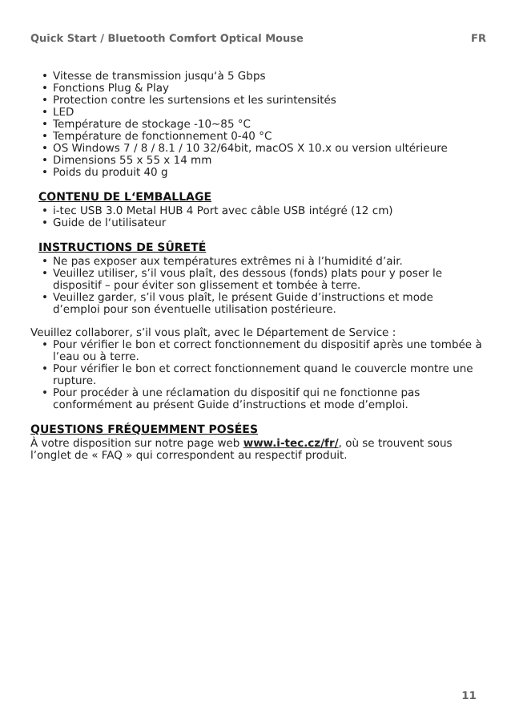Quick Start / Bluetooth Comfort Optical Mouse FR
• Vitesse de transmission jusqu‘à 5 Gbps
• Fonctions Plug & Play
• Protection contre les surtensions et les surintensités
• LED
• Température de stockage -10~85 °C
• Température de fonctionnement 0-40 °C
• OS Windows 7 / 8 / 8.1 / 10 32/64bit, macOS X 10.x ou version ultérieure
• Dimensions 55 x 55 x 14 mm
• Poids du produit 40 g
CONTENU DE L‘EMBALLAGE
• i-tec USB 3.0 Metal HUB 4 Port avec câble USB intégré (12 cm)
• Guide de l‘utilisateur
INSTRUCTIONS DE SÛRETÉ
• Ne pas exposer aux températures extrêmes ni à l’humidité d’air.
• Veuillez utiliser, s’il vous plaît, des dessous (fonds) plats pour y poser le dispositif – pour éviter son glissement et tombée à terre.
• Veuillez garder, s’il vous plaît, le présent Guide d’instructions et mode d’emploi pour son éventuelle utilisation postérieure.
Veuillez collaborer, s’il vous plaît, avec le Département de Service :
• Pour vérifier le bon et correct fonctionnement du dispositif après une tombée à l’eau ou à terre.
• Pour vérifier le bon et correct fonctionnement quand le couvercle montre une rupture.
• Pour procéder à une réclamation du dispositif qui ne fonctionne pas conformément au présent Guide d’instructions et mode d’emploi.
QUESTIONS FRÉQUEMMENT POSÉES
À votre disposition sur notre page web www.i-tec.cz/fr/, où se trouvent sous l’onglet de « FAQ » qui correspondent au respectif produit.
11